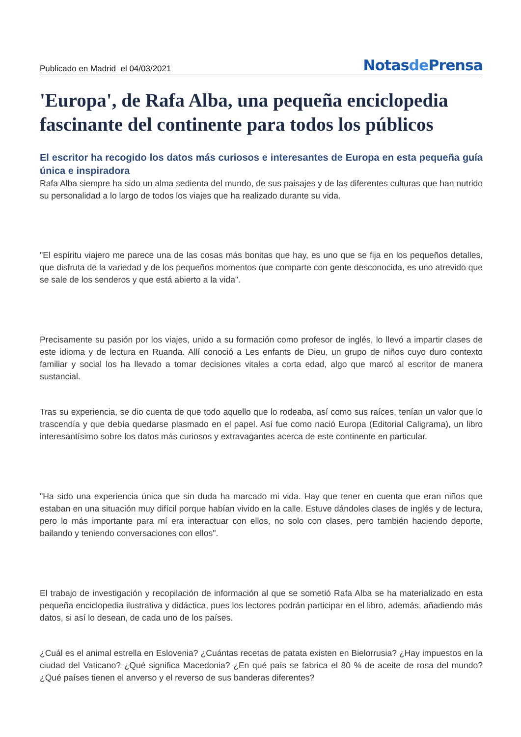Publicado en Madrid el 04/03/2021
Notasde Prensa
'Europa', de Rafa Alba, una pequeña enciclopedia fascinante del continente para todos los públicos
El escritor ha recogido los datos más curiosos e interesantes de Europa en esta pequeña guía única e inspiradora
Rafa Alba siempre ha sido un alma sedienta del mundo, de sus paisajes y de las diferentes culturas que han nutrido su personalidad a lo largo de todos los viajes que ha realizado durante su vida.
"El espíritu viajero me parece una de las cosas más bonitas que hay, es uno que se fija en los pequeños detalles, que disfruta de la variedad y de los pequeños momentos que comparte con gente desconocida, es uno atrevido que se sale de los senderos y que está abierto a la vida".
Precisamente su pasión por los viajes, unido a su formación como profesor de inglés, lo llevó a impartir clases de este idioma y de lectura en Ruanda. Allí conoció a Les enfants de Dieu, un grupo de niños cuyo duro contexto familiar y social los ha llevado a tomar decisiones vitales a corta edad, algo que marcó al escritor de manera sustancial.
Tras su experiencia, se dio cuenta de que todo aquello que lo rodeaba, así como sus raíces, tenían un valor que lo trascendía y que debía quedarse plasmado en el papel. Así fue como nació Europa (Editorial Caligrama), un libro interesantísimo sobre los datos más curiosos y extravagantes acerca de este continente en particular.
"Ha sido una experiencia única que sin duda ha marcado mi vida. Hay que tener en cuenta que eran niños que estaban en una situación muy difícil porque habían vivido en la calle. Estuve dándoles clases de inglés y de lectura, pero lo más importante para mí era interactuar con ellos, no solo con clases, pero también haciendo deporte, bailando y teniendo conversaciones con ellos".
El trabajo de investigación y recopilación de información al que se sometió Rafa Alba se ha materializado en esta pequeña enciclopedia ilustrativa y didáctica, pues los lectores podrán participar en el libro, además, añadiendo más datos, si así lo desean, de cada uno de los países.
¿Cuál es el animal estrella en Eslovenia? ¿Cuántas recetas de patata existen en Bielorrusia? ¿Hay impuestos en la ciudad del Vaticano? ¿Qué significa Macedonia? ¿En qué país se fabrica el 80 % de aceite de rosa del mundo? ¿Qué países tienen el anverso y el reverso de sus banderas diferentes?